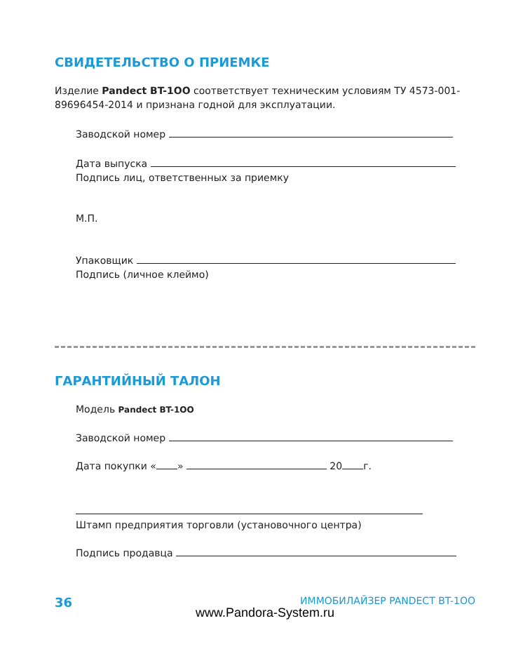СВИДЕТЕЛЬСТВО О ПРИЕМКЕ
Изделие Pandect BT-1OO соответствует техническим условиям ТУ 4573-001-89696454-2014 и признана годной для эксплуатации.
Заводской номер
Дата выпуска
Подпись лиц, ответственных за приемку
М.П.
Упаковщик
Подпись (личное клеймо)
ГАРАНТИЙНЫЙ ТАЛОН
Модель Pandect BT-1OO
Заводской номер
Дата покупки « » 20 г.
Штамп предприятия торговли (установочного центра)
Подпись продавца
36 ИММОБИЛАЙЗЕР PANDECT BT-1OO
www.Pandora-System.ru